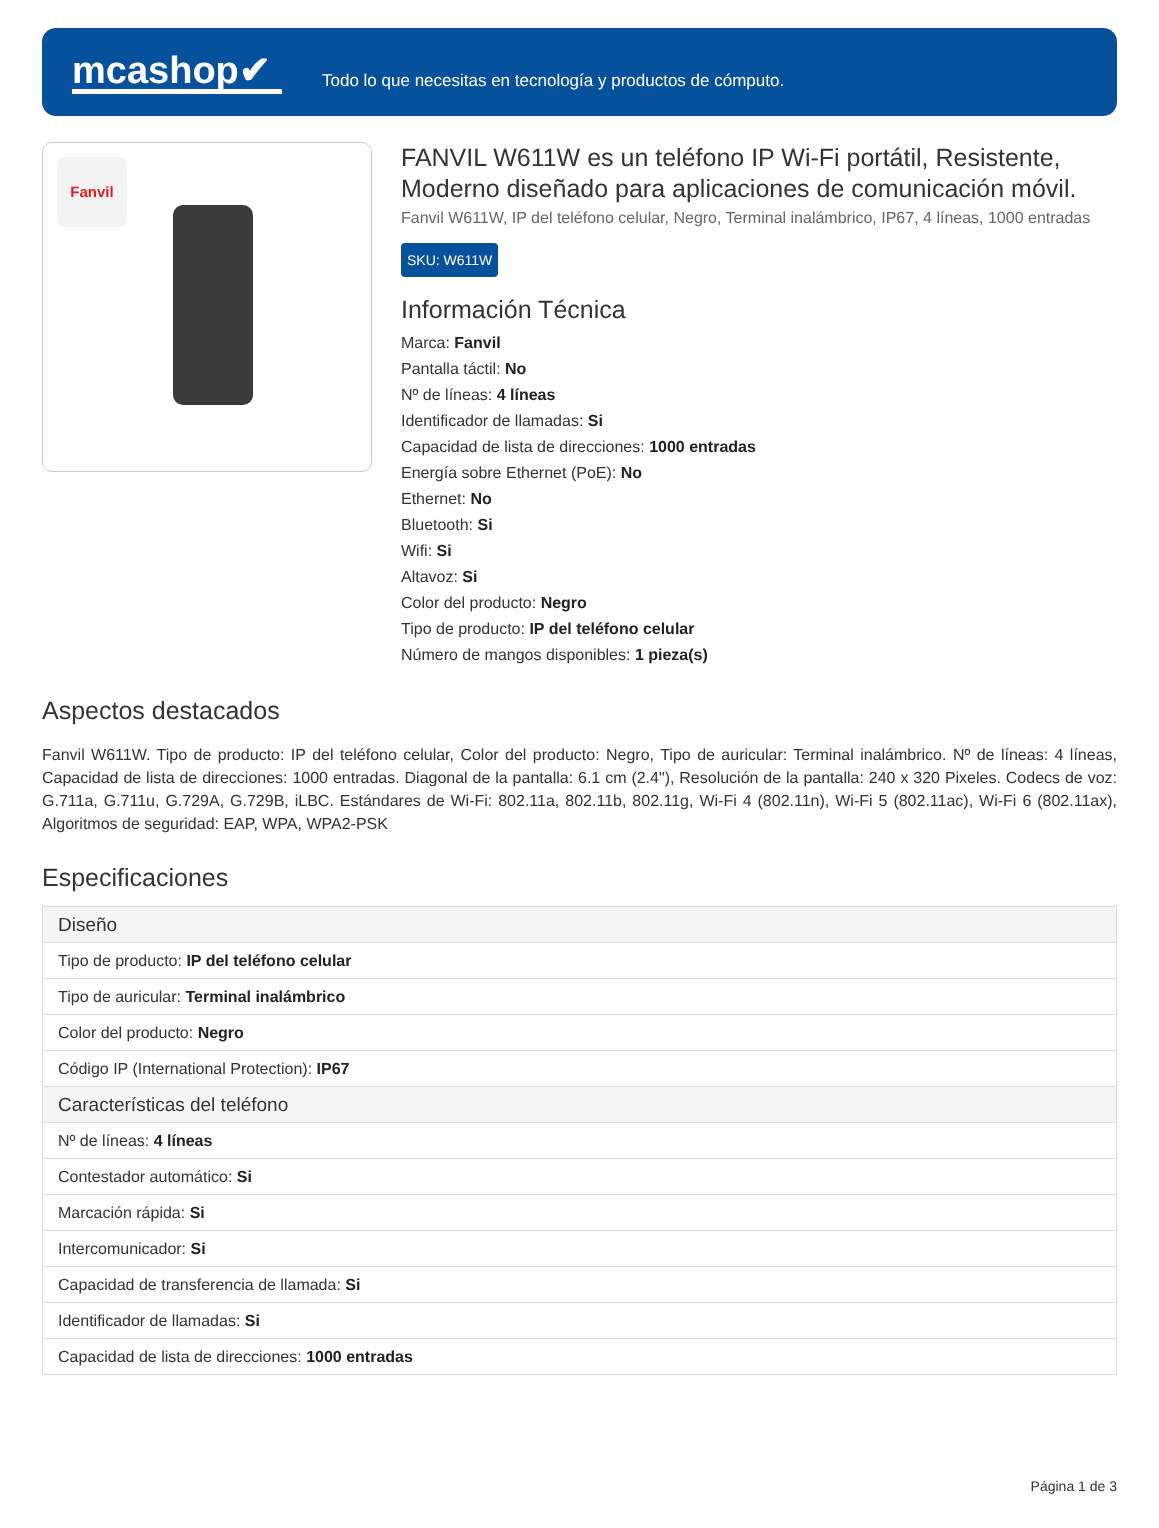mcashop✔
Todo lo que necesitas en tecnología y productos de cómputo.
Fanvil
FANVIL W611W es un teléfono IP Wi-Fi portátil, Resistente, Moderno diseñado para aplicaciones de comunicación móvil.
Fanvil W611W, IP del teléfono celular, Negro, Terminal inalámbrico, IP67, 4 líneas, 1000 entradas
SKU: W611W
Información Técnica
Marca: Fanvil
Pantalla táctil: No
Nº de líneas: 4 líneas
Identificador de llamadas: Si
Capacidad de lista de direcciones: 1000 entradas
Energía sobre Ethernet (PoE): No
Ethernet: No
Bluetooth: Si
Wifi: Si
Altavoz: Si
Color del producto: Negro
Tipo de producto: IP del teléfono celular
Número de mangos disponibles: 1 pieza(s)
Aspectos destacados
Fanvil W611W. Tipo de producto: IP del teléfono celular, Color del producto: Negro, Tipo de auricular: Terminal inalámbrico. Nº de líneas: 4 líneas, Capacidad de lista de direcciones: 1000 entradas. Diagonal de la pantalla: 6.1 cm (2.4"), Resolución de la pantalla: 240 x 320 Pixeles. Codecs de voz: G.711a, G.711u, G.729A, G.729B, iLBC. Estándares de Wi-Fi: 802.11a, 802.11b, 802.11g, Wi-Fi 4 (802.11n), Wi-Fi 5 (802.11ac), Wi-Fi 6 (802.11ax), Algoritmos de seguridad: EAP, WPA, WPA2-PSK
Especificaciones
| Diseño |
| --- |
| Tipo de producto: IP del teléfono celular |
| Tipo de auricular: Terminal inalámbrico |
| Color del producto: Negro |
| Código IP (International Protection): IP67 |
| Características del teléfono |
| Nº de líneas: 4 líneas |
| Contestador automático: Si |
| Marcación rápida: Si |
| Intercomunicador: Si |
| Capacidad de transferencia de llamada: Si |
| Identificador de llamadas: Si |
| Capacidad de lista de direcciones: 1000 entradas |
Página 1 de 3